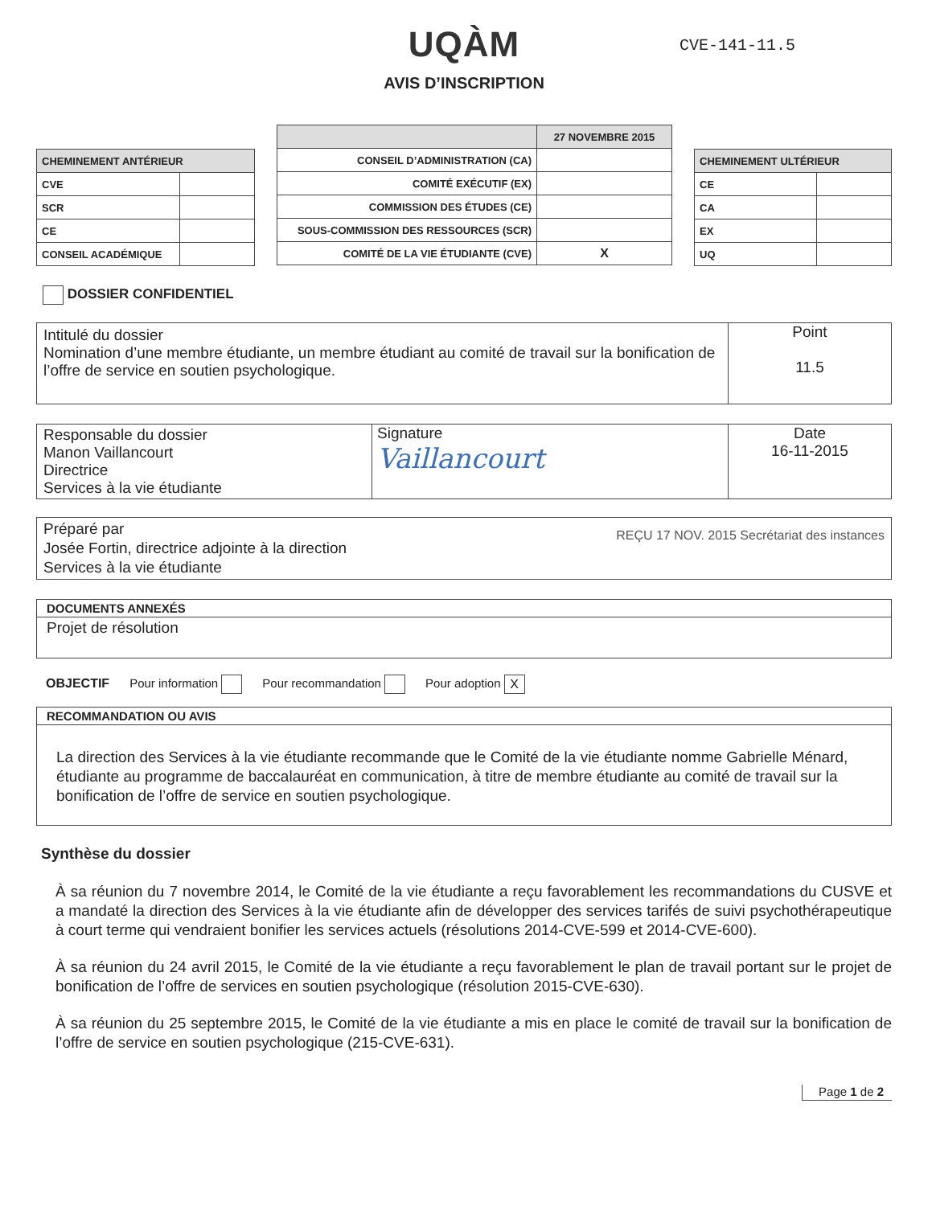UQÀM CVE-141-11.5
AVIS D’INSCRIPTION
| CHEMINEMENT ANTÉRIEUR | |
| --- | --- |
| CVE | |
| SCR | |
| CE | |
| CONSEIL ACADÉMIQUE | |
| | 27 NOVEMBRE 2015 |
| --- | --- |
| CONSEIL D’ADMINISTRATION (CA) | |
| COMITÉ EXÉCUTIF (EX) | |
| COMMISSION DES ÉTUDES (CE) | |
| SOUS-COMMISSION DES RESSOURCES (SCR) | |
| COMITÉ DE LA VIE ÉTUDIANTE (CVE) | X |
| CHEMINEMENT ULTÉRIEUR | |
| --- | --- |
| CE | |
| CA | |
| EX | |
| UQ | |
DOSSIER CONFIDENTIEL
| Intitulé du dossier Nomination d’une membre étudiante, un membre étudiant au comité de travail sur la bonification de l’offre de service en soutien psychologique. | Point 11.5 |
| Responsable du dossier Manon Vaillancourt Directrice Services à la vie étudiante | Signature Vaillancourt | Date 16-11-2015 |
Préparé par
Josée Fortin, directrice adjointe à la direction
Services à la vie étudiante REÇU 17 NOV. 2015 Secrétariat des instances
DOCUMENTS ANNEXÉS
Projet de résolution
OBJECTIF Pour information Pour recommandation Pour adoption X
RECOMMANDATION OU AVIS
La direction des Services à la vie étudiante recommande que le Comité de la vie étudiante nomme Gabrielle Ménard, étudiante au programme de baccalauréat en communication, à titre de membre étudiante au comité de travail sur la bonification de l’offre de service en soutien psychologique.
Synthèse du dossier
À sa réunion du 7 novembre 2014, le Comité de la vie étudiante a reçu favorablement les recommandations du CUSVE et a mandaté la direction des Services à la vie étudiante afin de développer des services tarifés de suivi psychothérapeutique à court terme qui vendraient bonifier les services actuels (résolutions 2014-CVE-599 et 2014-CVE-600).
À sa réunion du 24 avril 2015, le Comité de la vie étudiante a reçu favorablement le plan de travail portant sur le projet de bonification de l’offre de services en soutien psychologique (résolution 2015-CVE-630).
À sa réunion du 25 septembre 2015, le Comité de la vie étudiante a mis en place le comité de travail sur la bonification de l’offre de service en soutien psychologique (215-CVE-631).
Page 1 de 2